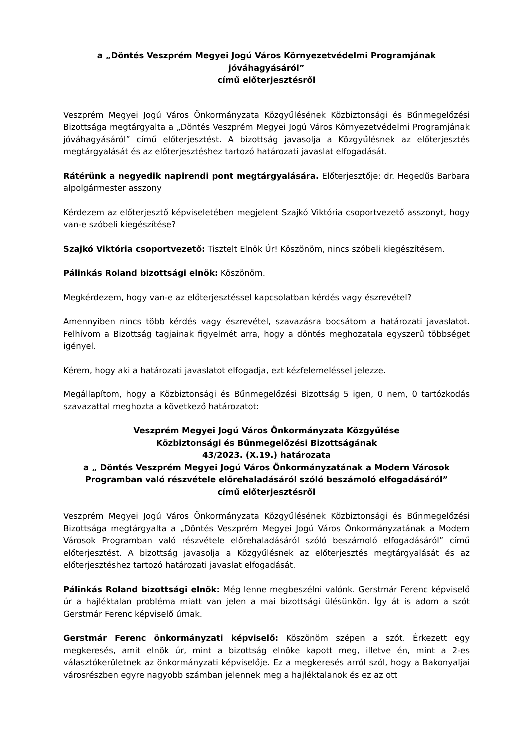a „Döntés Veszprém Megyei Jogú Város Környezetvédelmi Programjának jóváhagyásáról”
című előterjesztésről
Veszprém Megyei Jogú Város Önkormányzata Közgyűlésének Közbiztonsági és Bűnmegelőzési Bizottsága megtárgyalta a „Döntés Veszprém Megyei Jogú Város Környezetvédelmi Programjának jóváhagyásáról” című előterjesztést. A bizottság javasolja a Közgyűlésnek az előterjesztés megtárgyalását és az előterjesztéshez tartozó határozati javaslat elfogadását.
Rátérünk a negyedik napirendi pont megtárgyalására. Előterjesztője: dr. Hegedűs Barbara alpolgármester asszony
Kérdezem az előterjesztő képviseletében megjelent Szajkó Viktória csoportvezető asszonyt, hogy van-e szóbeli kiegészítése?
Szajkó Viktória csoportvezető: Tisztelt Elnök Úr! Köszönöm, nincs szóbeli kiegészítésem.
Pálinkás Roland bizottsági elnök: Köszönöm.
Megkérdezem, hogy van-e az előterjesztéssel kapcsolatban kérdés vagy észrevétel?
Amennyiben nincs több kérdés vagy észrevétel, szavazásra bocsátom a határozati javaslatot. Felhívom a Bizottság tagjainak figyelmét arra, hogy a döntés meghozatala egyszerű többséget igényel.
Kérem, hogy aki a határozati javaslatot elfogadja, ezt kézfelemeléssel jelezze.
Megállapítom, hogy a Közbiztonsági és Bűnmegelőzési Bizottság 5 igen, 0 nem, 0 tartózkodás szavazattal meghozta a következő határozatot:
Veszprém Megyei Jogú Város Önkormányzata Közgyűlése
Közbiztonsági és Bűnmegelőzési Bizottságának
43/2023. (X.19.) határozata
a „ Döntés Veszprém Megyei Jogú Város Önkormányzatának a Modern Városok Programban való részvétele előrehaladásáról szóló beszámoló elfogadásáról”
című előterjesztésről
Veszprém Megyei Jogú Város Önkormányzata Közgyűlésének Közbiztonsági és Bűnmegelőzési Bizottsága megtárgyalta a „Döntés Veszprém Megyei Jogú Város Önkormányzatának a Modern Városok Programban való részvétele előrehaladásáról szóló beszámoló elfogadásáról” című előterjesztést. A bizottság javasolja a Közgyűlésnek az előterjesztés megtárgyalását és az előterjesztéshez tartozó határozati javaslat elfogadását.
Pálinkás Roland bizottsági elnök: Még lenne megbeszélni valónk. Gerstmár Ferenc képviselő úr a hajléktalan probléma miatt van jelen a mai bizottsági ülésünkön. Így át is adom a szót Gerstmár Ferenc képviselő úrnak.
Gerstmár Ferenc önkormányzati képviselő: Köszönöm szépen a szót. Érkezett egy megkeresés, amit elnök úr, mint a bizottság elnöke kapott meg, illetve én, mint a 2-es választókerületnek az önkormányzati képviselője. Ez a megkeresés arról szól, hogy a Bakonyaljai városrészben egyre nagyobb számban jelennek meg a hajléktalanok és ez az ott